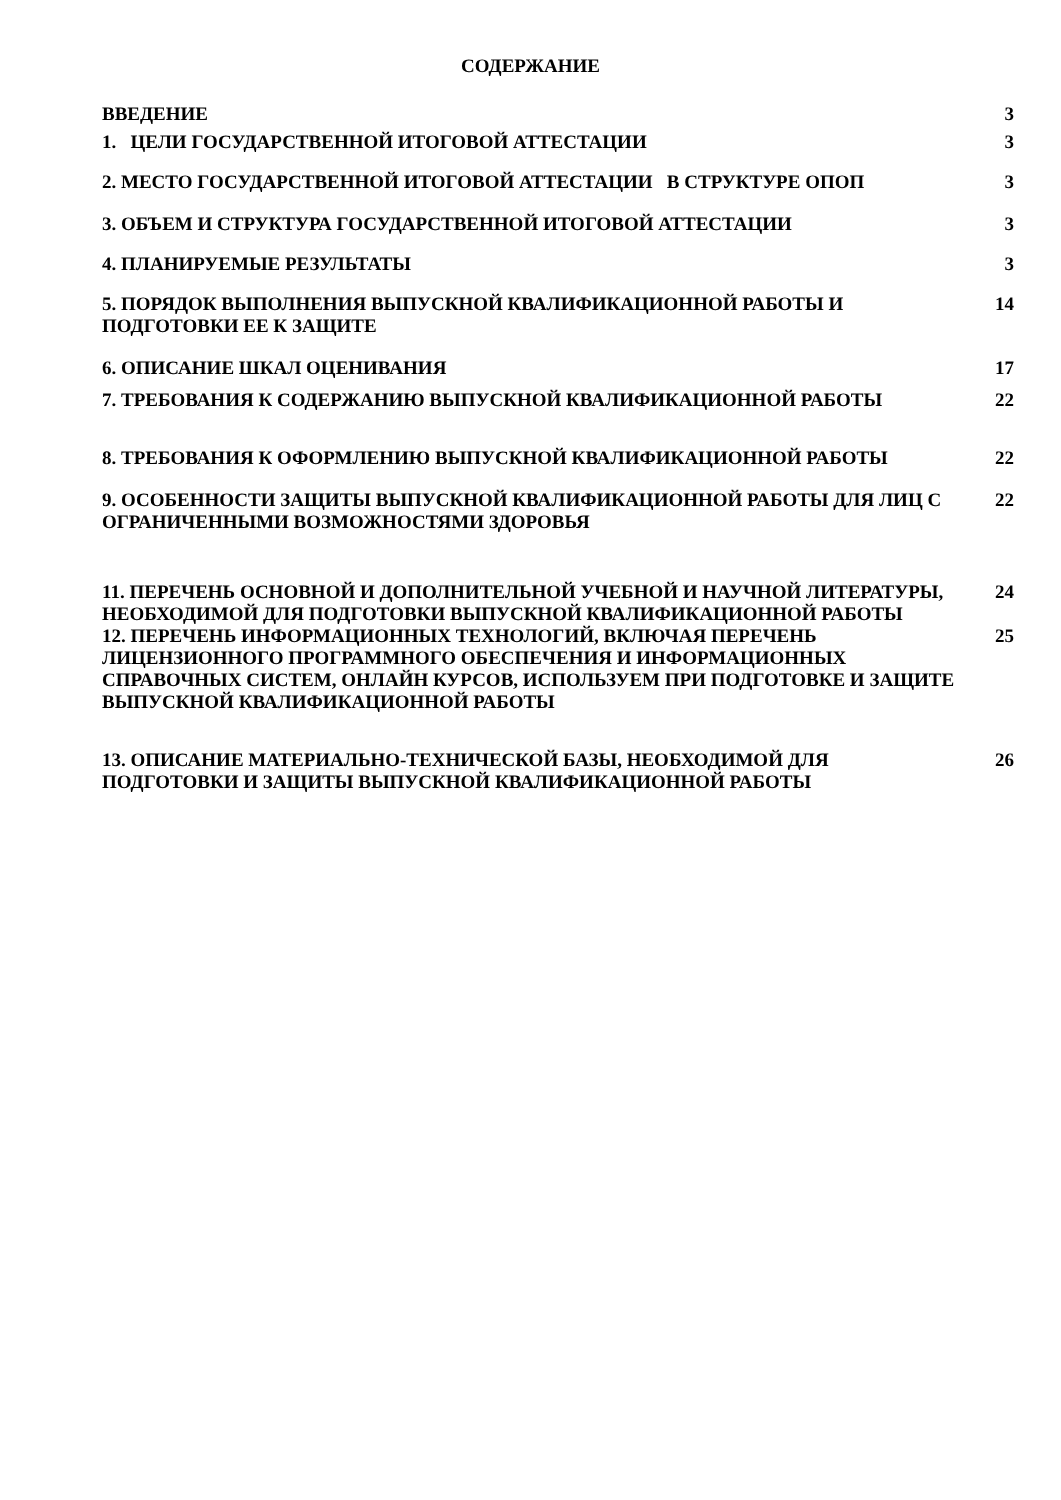СОДЕРЖАНИЕ
ВВЕДЕНИЕ 3
1. ЦЕЛИ ГОСУДАРСТВЕННОЙ ИТОГОВОЙ АТТЕСТАЦИИ 3
2. МЕСТО ГОСУДАРСТВЕННОЙ ИТОГОВОЙ АТТЕСТАЦИИ В СТРУКТУРЕ ОПОП 3
3. ОБЪЕМ И СТРУКТУРА ГОСУДАРСТВЕННОЙ ИТОГОВОЙ АТТЕСТАЦИИ 3
4. ПЛАНИРУЕМЫЕ РЕЗУЛЬТАТЫ 3
5. ПОРЯДОК ВЫПОЛНЕНИЯ ВЫПУСКНОЙ КВАЛИФИКАЦИОННОЙ РАБОТЫ И ПОДГОТОВКИ ЕЕ К ЗАЩИТЕ
14
6. ОПИСАНИЕ ШКАЛ ОЦЕНИВАНИЯ 17
7. ТРЕБОВАНИЯ К СОДЕРЖАНИЮ ВЫПУСКНОЙ КВАЛИФИКАЦИОННОЙ РАБОТЫ 22
8. ТРЕБОВАНИЯ К ОФОРМЛЕНИЮ ВЫПУСКНОЙ КВАЛИФИКАЦИОННОЙ РАБОТЫ 22
9. ОСОБЕННОСТИ ЗАЩИТЫ ВЫПУСКНОЙ КВАЛИФИКАЦИОННОЙ РАБОТЫ ДЛЯ ЛИЦ С ОГРАНИЧЕННЫМИ ВОЗМОЖНОСТЯМИ ЗДОРОВЬЯ
22
11. ПЕРЕЧЕНЬ ОСНОВНОЙ И ДОПОЛНИТЕЛЬНОЙ УЧЕБНОЙ И НАУЧНОЙ ЛИТЕРАТУРЫ, НЕОБХОДИМОЙ ДЛЯ ПОДГОТОВКИ ВЫПУСКНОЙ КВАЛИФИКАЦИОННОЙ РАБОТЫ
24
12. ПЕРЕЧЕНЬ ИНФОРМАЦИОННЫХ ТЕХНОЛОГИЙ, ВКЛЮЧАЯ ПЕРЕЧЕНЬ ЛИЦЕНЗИОННОГО ПРОГРАММНОГО ОБЕСПЕЧЕНИЯ И ИНФОРМАЦИОННЫХ СПРАВОЧНЫХ СИСТЕМ, ОНЛАЙН КУРСОВ, ИСПОЛЬЗУЕМ ПРИ ПОДГОТОВКЕ И ЗАЩИТЕ ВЫПУСКНОЙ КВАЛИФИКАЦИОННОЙ РАБОТЫ
25
13. ОПИСАНИЕ МАТЕРИАЛЬНО-ТЕХНИЧЕСКОЙ БАЗЫ, НЕОБХОДИМОЙ ДЛЯ ПОДГОТОВКИ И ЗАЩИТЫ ВЫПУСКНОЙ КВАЛИФИКАЦИОННОЙ РАБОТЫ
26